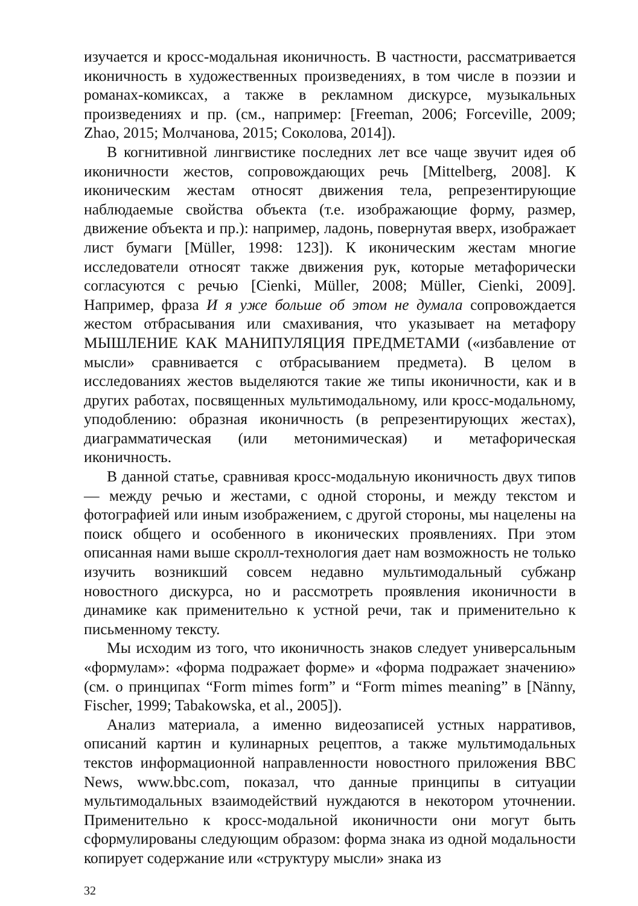изучается и кросс-модальная иконичность. В частности, рассматривается иконичность в художественных произведениях, в том числе в поэзии и романах-комиксах, а также в рекламном дискурсе, музыкальных произведениях и пр. (см., например: [Freeman, 2006; Forceville, 2009; Zhao, 2015; Молчанова, 2015; Соколова, 2014]).
В когнитивной лингвистике последних лет все чаще звучит идея об иконичности жестов, сопровождающих речь [Mittelberg, 2008]. К иконическим жестам относят движения тела, репрезентирующие наблюдаемые свойства объекта (т.е. изображающие форму, размер, движение объекта и пр.): например, ладонь, повернутая вверх, изображает лист бумаги [Müller, 1998: 123]). К иконическим жестам многие исследователи относят также движения рук, которые метафорически согласуются с речью [Cienki, Müller, 2008; Müller, Cienki, 2009]. Например, фраза И я уже больше об этом не думала сопровождается жестом отбрасывания или смахивания, что указывает на метафору МЫШЛЕНИЕ КАК МАНИПУЛЯЦИЯ ПРЕДМЕТАМИ («избавление от мысли» сравнивается с отбрасыванием предмета). В целом в исследованиях жестов выделяются такие же типы иконичности, как и в других работах, посвященных мультимодальному, или кросс-модальному, уподоблению: образная иконичность (в репрезентирующих жестах), диаграмматическая (или метонимическая) и метафорическая иконичность.
В данной статье, сравнивая кросс-модальную иконичность двух типов — между речью и жестами, с одной стороны, и между текстом и фотографией или иным изображением, с другой стороны, мы нацелены на поиск общего и особенного в иконических проявлениях. При этом описанная нами выше скролл-технология дает нам возможность не только изучить возникший совсем недавно мультимодальный субжанр новостного дискурса, но и рассмотреть проявления иконичности в динамике как применительно к устной речи, так и применительно к письменному тексту.
Мы исходим из того, что иконичность знаков следует универсальным «формулам»: «форма подражает форме» и «форма подражает значению» (см. о принципах “Form mimes form” и “Form mimes meaning” в [Nänny, Fischer, 1999; Tabakowska, et al., 2005]).
Анализ материала, а именно видеозаписей устных нарративов, описаний картин и кулинарных рецептов, а также мультимодальных текстов информационной направленности новостного приложения BBC News, www.bbc.com, показал, что данные принципы в ситуации мультимодальных взаимодействий нуждаются в некотором уточнении. Применительно к кросс-модальной иконичности они могут быть сформулированы следующим образом: форма знака из одной модальности копирует содержание или «структуру мысли» знака из
32